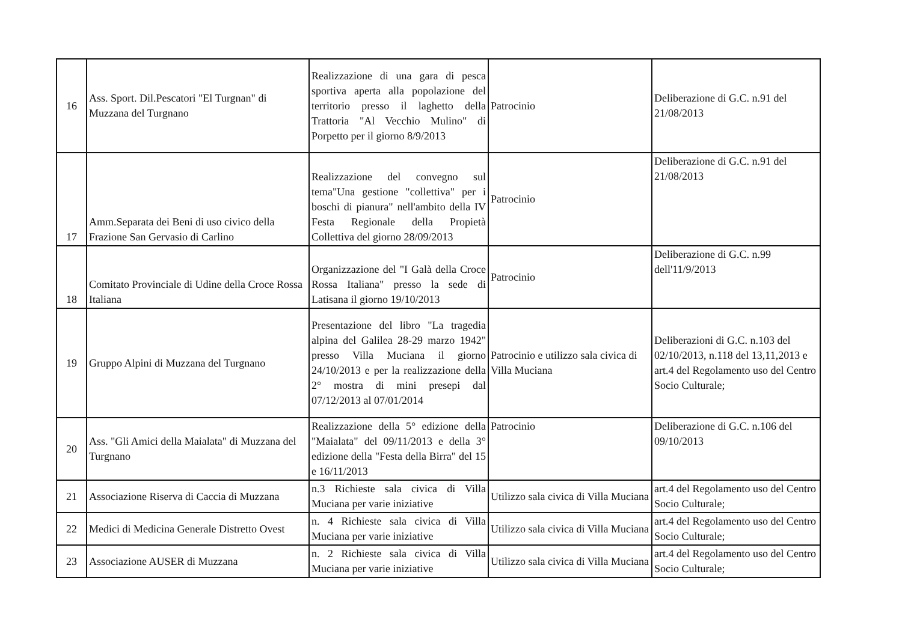| 16 | Ass. Sport. Dil.Pescatori "El Turgnan" di Muzzana del Turgnano | Realizzazione di una gara di pesca sportiva aperta alla popolazione del territorio presso il laghetto della Trattoria "Al Vecchio Mulino" di Porpetto per il giorno 8/9/2013 | Patrocinio | Deliberazione di G.C. n.91 del 21/08/2013 |
| 17 | Amm.Separata dei Beni di uso civico della Frazione San Gervasio di Carlino | Realizzazione del convegno sul tema"Una gestione "collettiva" per i boschi di pianura" nell'ambito della IV Festa Regionale della Propietà Collettiva del giorno 28/09/2013 | Patrocinio | Deliberazione di G.C. n.91 del 21/08/2013 |
| 18 | Comitato Provinciale di Udine della Croce Rossa Italiana | Organizzazione del "I Galà della Croce Rossa Italiana" presso la sede di Latisana il giorno 19/10/2013 | Patrocinio | Deliberazione di G.C. n.99 dell'11/9/2013 |
| 19 | Gruppo Alpini di Muzzana del Turgnano | Presentazione del libro "La tragedia alpina del Galilea 28-29 marzo 1942" presso Villa Muciana il giorno 24/10/2013 e per la realizzazione della 2° mostra di mini presepi dal 07/12/2013 al 07/01/2014 | Patrocinio e utilizzo sala civica di Villa Muciana | Deliberazioni di G.C. n.103 del 02/10/2013, n.118 del 13,11,2013 e art.4 del Regolamento uso del Centro Socio Culturale; |
| 20 | Ass. "Gli Amici della Maialata" di Muzzana del Turgnano | Realizzazione della 5° edizione della "Maialata" del 09/11/2013 e della 3° edizione della "Festa della Birra" del 15 e 16/11/2013 | Patrocinio | Deliberazione di G.C. n.106 del 09/10/2013 |
| 21 | Associazione Riserva di Caccia di Muzzana | n.3 Richieste sala civica di Villa Muciana per varie iniziative | Utilizzo sala civica di Villa Muciana | art.4 del Regolamento uso del Centro Socio Culturale; |
| 22 | Medici di Medicina Generale Distretto Ovest | n. 4 Richieste sala civica di Villa Muciana per varie iniziative | Utilizzo sala civica di Villa Muciana | art.4 del Regolamento uso del Centro Socio Culturale; |
| 23 | Associazione AUSER di Muzzana | n. 2 Richieste sala civica di Villa Muciana per varie iniziative | Utilizzo sala civica di Villa Muciana | art.4 del Regolamento uso del Centro Socio Culturale; |